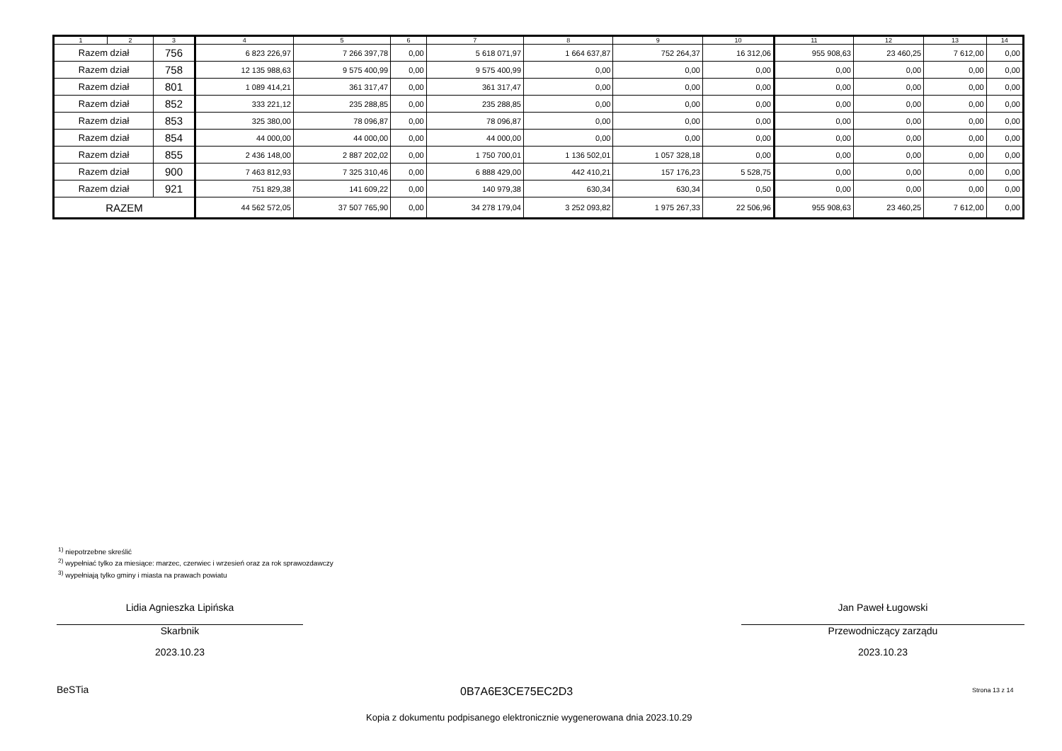| 1 | 2 | 3 | 4 | 5 | 6 | 7 | 8 | 9 | 10 | 11 | 12 | 13 | 14 |
| --- | --- | --- | --- | --- | --- | --- | --- | --- | --- | --- | --- | --- | --- |
| Razem dział | | 756 | 6 823 226,97 | 7 266 397,78 | 0,00 | 5 618 071,97 | 1 664 637,87 | 752 264,37 | 16 312,06 | 955 908,63 | 23 460,25 | 7 612,00 | 0,00 |
| Razem dział | | 758 | 12 135 988,63 | 9 575 400,99 | 0,00 | 9 575 400,99 | 0,00 | 0,00 | 0,00 | 0,00 | 0,00 | 0,00 | 0,00 |
| Razem dział | | 801 | 1 089 414,21 | 361 317,47 | 0,00 | 361 317,47 | 0,00 | 0,00 | 0,00 | 0,00 | 0,00 | 0,00 | 0,00 |
| Razem dział | | 852 | 333 221,12 | 235 288,85 | 0,00 | 235 288,85 | 0,00 | 0,00 | 0,00 | 0,00 | 0,00 | 0,00 | 0,00 |
| Razem dział | | 853 | 325 380,00 | 78 096,87 | 0,00 | 78 096,87 | 0,00 | 0,00 | 0,00 | 0,00 | 0,00 | 0,00 | 0,00 |
| Razem dział | | 854 | 44 000,00 | 44 000,00 | 0,00 | 44 000,00 | 0,00 | 0,00 | 0,00 | 0,00 | 0,00 | 0,00 | 0,00 |
| Razem dział | | 855 | 2 436 148,00 | 2 887 202,02 | 0,00 | 1 750 700,01 | 1 136 502,01 | 1 057 328,18 | 0,00 | 0,00 | 0,00 | 0,00 | 0,00 |
| Razem dział | | 900 | 7 463 812,93 | 7 325 310,46 | 0,00 | 6 888 429,00 | 442 410,21 | 157 176,23 | 5 528,75 | 0,00 | 0,00 | 0,00 | 0,00 |
| Razem dział | | 921 | 751 829,38 | 141 609,22 | 0,00 | 140 979,38 | 630,34 | 630,34 | 0,50 | 0,00 | 0,00 | 0,00 | 0,00 |
| RAZEM | | | 44 562 572,05 | 37 507 765,90 | 0,00 | 34 278 179,04 | 3 252 093,82 | 1 975 267,33 | 22 506,96 | 955 908,63 | 23 460,25 | 7 612,00 | 0,00 |
<sup>1)</sup> niepotrzebne skreślić
<sup>2)</sup> wypełniać tylko za miesiące: marzec, czerwiec i wrzesień oraz za rok sprawozdawczy
<sup>3)</sup> wypełniają tylko gminy i miasta na prawach powiatu
Lidia Agnieszka Lipińska
Skarbnik
2023.10.23
Jan Paweł Ługowski
Przewodniczący zarządu
2023.10.23
BeSTia 0B7A6E3CE75EC2D3 Strona 13 z 14
Kopia z dokumentu podpisanego elektronicznie wygenerowana dnia 2023.10.29